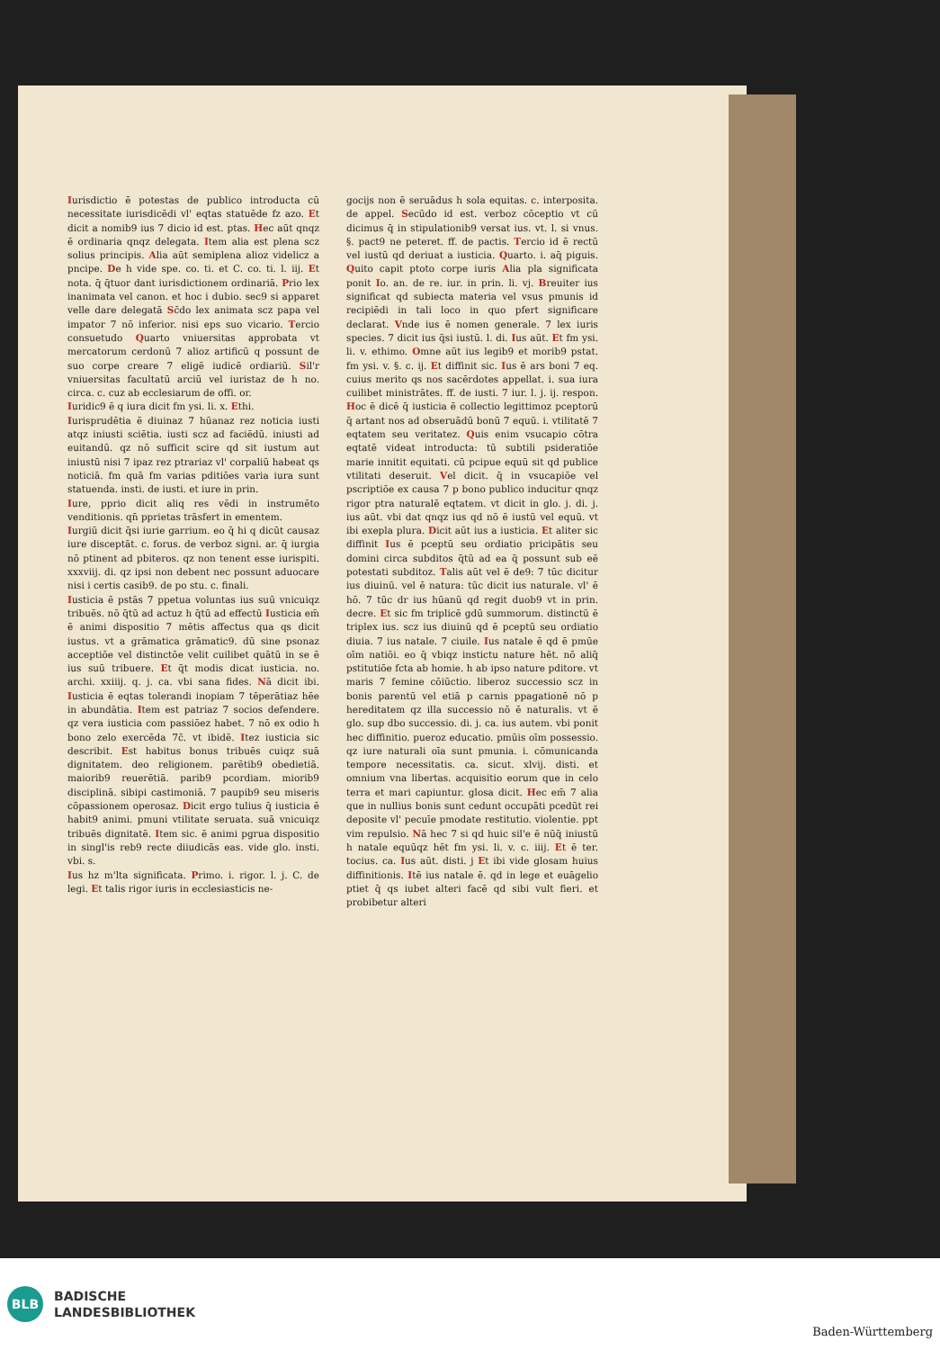Iurisdictio ē potestas de publico introducta cū necessitate iurisdicēdi vl' eqtas statuēde fz azo. Et dicit a nomib9 ius 7 dicio id est. ptas. Hec aūt qnqz ē ordinaria qnqz delegata. Item alia est plena scz solius principis. Alia aūt semiplena alioz videlicz a pncipe. De h vide spe. co. ti. et C. co. ti. l. iij. Et nota. q̄ q̄tuor dant iurisdictionem ordinariā. Prio lex inanimata vel canon. et hoc i dubio. sec9 si apparet velle dare delegatā Sc̄do lex animata scz papa vel impator 7 nō inferior. nisi eps suo vicario. Tercio consuetudo Quarto vniuersitas approbata vt mercatorum cerdonū 7 alioz artificū q possunt de suo corpe creare 7 eligē iudicē ordiariū. Sil'r vniuersitas facultatū arciū vel iuristaz de h no. circa. c. cuz ab ecclesiarum de offi. or.
Iuridic9 ē q iura dicit fm ysi. li. x. Ethi.
Iurisprudētia ē diuinaz 7 hūanaz rez noticia iusti atqz iniusti sciētia. iusti scz ad faciēdū. iniusti ad euitandū. qz nō sufficit scire qd sit iustum aut iniustū nisi 7 ipaz rez ptrariaz vl' corpaliū habeat qs noticiā. fm quā fm varias pditiōes varia iura sunt statuenda. insti. de iusti. et iure in prin.
Iure, pprio dicit aliq res vēdi in instrumēto venditionis. qn̄ pprietas trāsfert in ementem.
Iurgiū dicit q̄si iurie garrium. eo q̄ hi q dicūt causaz iure disceptāt. c. forus. de verboz signi. ar. q̄ iurgia nō ptinent ad pbiteros. qz non tenent esse iurispiti. xxxviij. di. qz ipsi non debent nec possunt aduocare nisi i certis casib9. de po stu. c. finali.
Iusticia ē pstās 7 ppetua voluntas ius suū vnicuiqz tribuēs. nō q̄tū ad actuz h q̄tū ad effectū Iusticia em̄ ē animi dispositio 7 mētis affectus qua qs dicit iustus. vt a grāmatica grāmatic9. dū sine psonaz acceptiōe vel distinctōe velit cuilibet quātū in se ē ius suū tribuere. Et q̄t modis dicat iusticia. no. archi. xxiiij. q. j. ca. vbi sana fides. Nā dicit ibi. Iusticia ē eqtas tolerandi inopiam 7 tēperātiaz hēe in abundātia. Item est patriaz 7 socios defendere. qz vera iusticia com passiōez habet. 7 nō ex odio h bono zelo exercēda 7c̄. vt ibidē. Itez iusticia sic describit. Est habitus bonus tribuēs cuiqz suā dignitatem. deo religionem. parētib9 obedietiā. maiorib9 reuerētiā. parib9 pcordiam. miorib9 disciplinā. sibipi castimoniā. 7 paupib9 seu miseris cōpassionem operosaz. Dicit ergo tulius q̄ iusticia ē habit9 animi. pmuni vtilitate seruata. suā vnicuiqz tribuēs dignitatē. Item sic. ē animi pgrua dispositio in singl'is reb9 recte diiudicās eas. vide glo. insti. vbi. s.
Ius hz m'lta significata. Primo. i. rigor. l. j. C. de legi. Et talis rigor iuris in ecclesiasticis ne-
gocijs non ē seruādus h sola equitas. c. interposita. de appel. Secūdo id est. verboz cōceptio vt cū dicimus q̄ in stipulationib9 versat ius. vt. l. si vnus. §. pact9 ne peteret. ff. de pactis. Tercio id ē rectū vel iustū qd deriuat a iusticia. Quarto. i. aq̄ piguis. Quito capit ptoto corpe iuris Alia pla significata ponit Io. an. de re. iur. in prin. li. vj. Breuiter ius significat qd subiecta materia vel vsus pmunis id recipiēdi in tali loco in quo pfert significare declarat. Vnde ius ē nomen generale. 7 lex iuris species. 7 dicit ius q̄si iustū. l. di. Ius aūt. Et fm ysi. li. v. ethimo. Omne aūt ius legib9 et morib9 pstat. fm ysi. v. §. c. ij. Et diffinit sic. Ius ē ars boni 7 eq. cuius merito qs nos sacērdotes appellat. i. sua iura cuilibet ministrātes. ff. de iusti. 7 iur. l. j. ij. respon. Hoc ē dicē q̄ iusticia ē collectio legittimoz pceptorū q̄ artant nos ad obseruādū bonū 7 equū. i. vtilitatē 7 eqtatem seu veritatez. Quis enim vsucapio cōtra eqtatē videat introducta: tū subtili psideratiōe marie innitit equitati. cū pcipue equū sit qd publice vtilitati deseruit. Vel dicit. q̄ in vsucapiōe vel pscriptiōe ex causa 7 p bono publico inducitur qnqz rigor ptra naturalē eqtatem. vt dicit in glo. j. di. j. ius aūt. vbi dat qnqz ius qd nō ē iustū vel equū. vt ibi exepla plura. Dicit aūt ius a iusticia. Et aliter sic diffinit Ius ē pceptū seu ordiatio pricipātis seu domini circa subditos q̄tū ad ea q̄ possunt sub eē potestati subditoz. Talis aūt vel ē de9: 7 tūc dicitur ius diuinū. vel ē natura: tūc dicit ius naturale. vl' ē hō. 7 tūc dr ius hūanū qd regit duob9 vt in prin. decre. Et sic fm triplicē gdū summorum. distinctū ē triplex ius. scz ius diuinū qd ē pceptū seu ordiatio diuia. 7 ius natale. 7 ciuile. Ius natale ē qd ē pmūe oīm natiōi. eo q̄ vbiqz instictu nature hēt. nō aliq̄ pstitutiōe fcta ab homie. h ab ipso nature pditore. vt maris 7 femine cōiūctio. liberoz successio scz in bonis parentū vel etiā p carnis ppagationē nō p hereditatem qz illa successio nō ē naturalis. vt ē glo. sup dbo successio. di. j. ca. ius autem. vbi ponit hec diffinitio. pueroz educatio. pmūis oīm possessio. qz iure naturali oīa sunt pmunia. i. cōmunicanda tempore necessitatis. ca. sicut. xlvij. disti. et omnium vna libertas. acquisitio eorum que in celo terra et mari capiuntur. glosa dicit. Hec em̄ 7 alia que in nullius bonis sunt cedunt occupāti pcedūt rei deposite vl' pecuīe pmodate restitutio. violentie. ppt vim repulsio. Nā hec 7 si qd huic sil'e ē nūq̄ iniustū h natale equūqz hēt fm ysi. li. v. c. iiij. Et ē ter. tocius. ca. Ius aūt. disti. j Et ibi vide glosam huius diffinitionis. Itē ius natale ē. qd in lege et euāgelio ptiet q̄ qs iubet alteri facē qd sibi vult fieri. et probibetur alteri
BLB
BADISCHE
LANDESBIBLIOTHEK
Baden-Württemberg